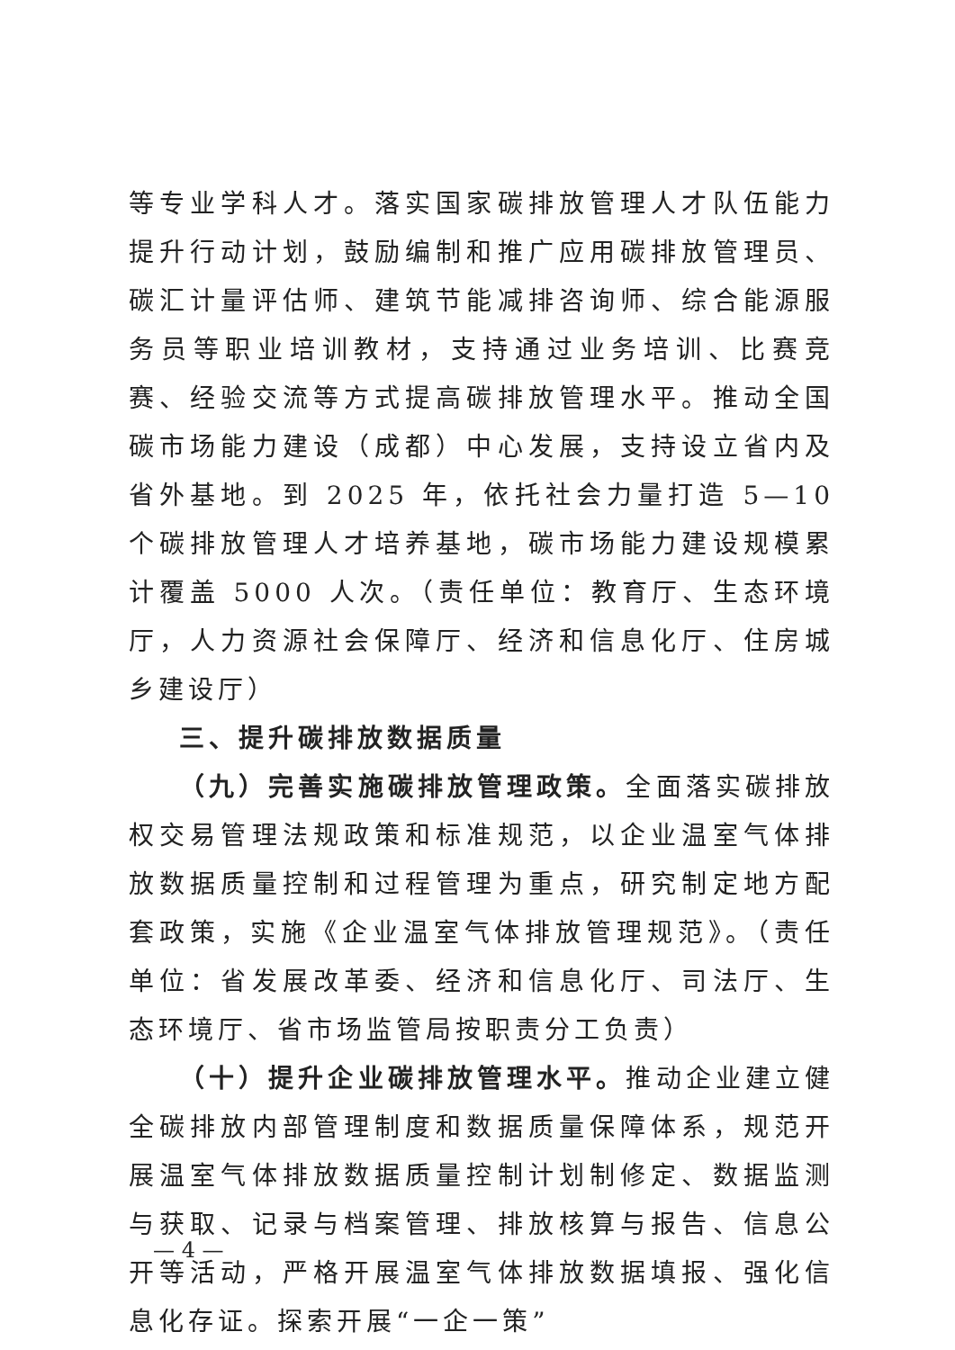等专业学科人才。落实国家碳排放管理人才队伍能力提升行动计划，鼓励编制和推广应用碳排放管理员、碳汇计量评估师、建筑节能减排咨询师、综合能源服务员等职业培训教材，支持通过业务培训、比赛竞赛、经验交流等方式提高碳排放管理水平。推动全国碳市场能力建设（成都）中心发展，支持设立省内及省外基地。到 2025 年，依托社会力量打造 5—10 个碳排放管理人才培养基地，碳市场能力建设规模累计覆盖 5000 人次。（责任单位：教育厅、生态环境厅，人力资源社会保障厅、经济和信息化厅、住房城乡建设厅）
三、提升碳排放数据质量
（九）完善实施碳排放管理政策。全面落实碳排放权交易管理法规政策和标准规范，以企业温室气体排放数据质量控制和过程管理为重点，研究制定地方配套政策，实施《企业温室气体排放管理规范》。（责任单位：省发展改革委、经济和信息化厅、司法厅、生态环境厅、省市场监管局按职责分工负责）
（十）提升企业碳排放管理水平。推动企业建立健全碳排放内部管理制度和数据质量保障体系，规范开展温室气体排放数据质量控制计划制修定、数据监测与获取、记录与档案管理、排放核算与报告、信息公开等活动，严格开展温室气体排放数据填报、强化信息化存证。探索开展“一企一策”
— 4 —